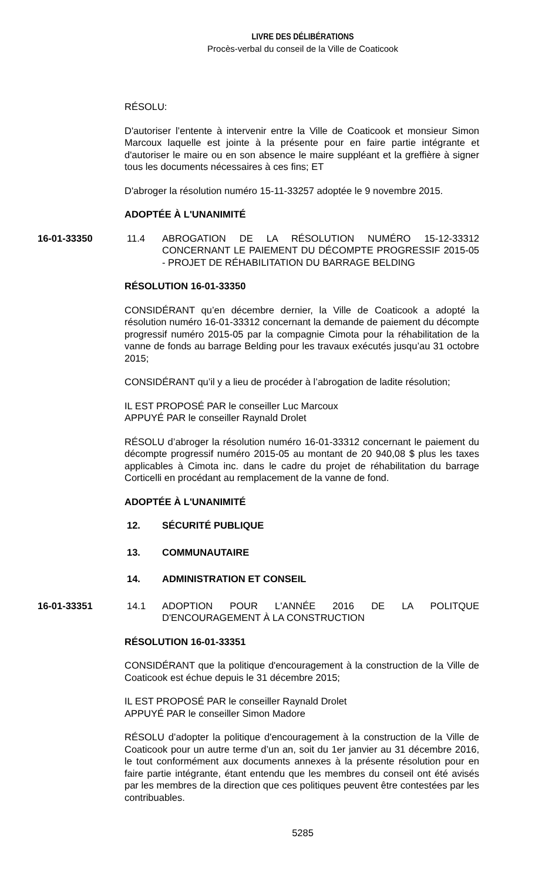LIVRE DES DÉLIBÉRATIONS
Procès-verbal du conseil de la Ville de Coaticook
RÉSOLU:
D'autoriser l’entente à intervenir entre la Ville de Coaticook et monsieur Simon Marcoux laquelle est jointe à la présente pour en faire partie intégrante et d'autoriser le maire ou en son absence le maire suppléant et la greffière à signer tous les documents nécessaires à ces fins; ET
D'abroger la résolution numéro 15-11-33257 adoptée le 9 novembre 2015.
ADOPTÉE À L'UNANIMITÉ
16-01-33350 11.4 ABROGATION DE LA RÉSOLUTION NUMÉRO 15-12-33312 CONCERNANT LE PAIEMENT DU DÉCOMPTE PROGRESSIF 2015-05 - PROJET DE RÉHABILITATION DU BARRAGE BELDING
RÉSOLUTION 16-01-33350
CONSIDÉRANT qu’en décembre dernier, la Ville de Coaticook a adopté la résolution numéro 16-01-33312 concernant la demande de paiement du décompte progressif numéro 2015-05 par la compagnie Cimota pour la réhabilitation de la vanne de fonds au barrage Belding pour les travaux exécutés jusqu’au 31 octobre 2015;
CONSIDÉRANT qu’il y a lieu de procéder à l’abrogation de ladite résolution;
IL EST PROPOSÉ PAR le conseiller Luc Marcoux
APPUYÉ PAR le conseiller Raynald Drolet
RÉSOLU d’abroger la résolution numéro 16-01-33312 concernant le paiement du décompte progressif numéro 2015-05 au montant de 20 940,08 $ plus les taxes applicables à Cimota inc. dans le cadre du projet de réhabilitation du barrage Corticelli en procédant au remplacement de la vanne de fond.
ADOPTÉE À L'UNANIMITÉ
12. SÉCURITÉ PUBLIQUE
13. COMMUNAUTAIRE
14. ADMINISTRATION ET CONSEIL
16-01-33351 14.1 ADOPTION POUR L'ANNÉE 2016 DE LA POLITQUE D'ENCOURAGEMENT À LA CONSTRUCTION
RÉSOLUTION 16-01-33351
CONSIDÉRANT que la politique d'encouragement à la construction de la Ville de Coaticook est échue depuis le 31 décembre 2015;
IL EST PROPOSÉ PAR le conseiller Raynald Drolet
APPUYÉ PAR le conseiller Simon Madore
RÉSOLU d’adopter la politique d'encouragement à la construction de la Ville de Coaticook pour un autre terme d’un an, soit du 1er janvier au 31 décembre 2016, le tout conformément aux documents annexes à la présente résolution pour en faire partie intégrante, étant entendu que les membres du conseil ont été avisés par les membres de la direction que ces politiques peuvent être contestées par les contribuables.
5285